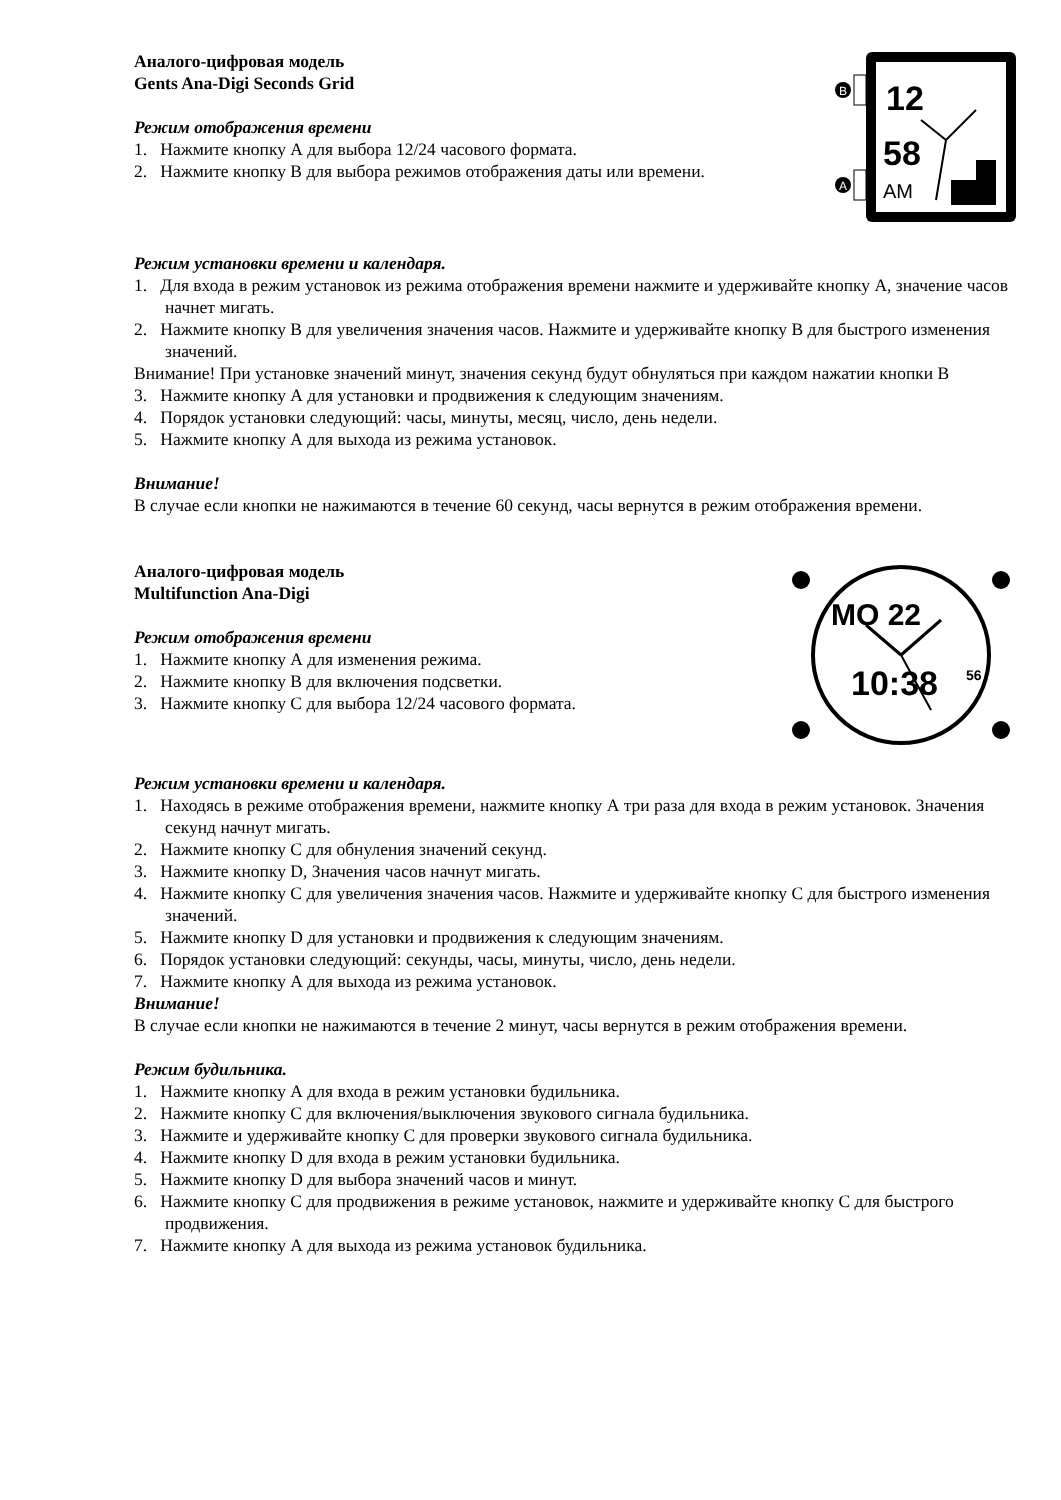Аналого-цифровая модель
Gents Ana-Digi Seconds Grid
Режим отображения времени
1. Нажмите кнопку А для выбора 12/24 часового формата.
2. Нажмите кнопку В для выбора режимов отображения даты или времени.
B
A
12
58
AM
Режим установки времени и календаря.
1. Для входа в режим установок из режима отображения времени нажмите и удерживайте кнопку А, значение часов начнет мигать.
2. Нажмите кнопку В для увеличения значения часов. Нажмите и удерживайте кнопку В для быстрого изменения значений.
Внимание! При установке значений минут, значения секунд будут обнуляться при каждом нажатии кнопки В
3. Нажмите кнопку А для установки и продвижения к следующим значениям.
4. Порядок установки следующий: часы, минуты, месяц, число, день недели.
5. Нажмите кнопку А для выхода из режима установок.
Внимание!
В случае если кнопки не нажимаются в течение 60 секунд, часы вернутся в режим отображения времени.
Аналого-цифровая модель
Multifunction Ana-Digi
Режим отображения времени
1. Нажмите кнопку А для изменения режима.
2. Нажмите кнопку В для включения подсветки.
3. Нажмите кнопку С для выбора 12/24 часового формата.
MO 22
10:38
56
Режим установки времени и календаря.
1. Находясь в режиме отображения времени, нажмите кнопку А три раза для входа в режим установок. Значения секунд начнут мигать.
2. Нажмите кнопку С для обнуления значений секунд.
3. Нажмите кнопку D, Значения часов начнут мигать.
4. Нажмите кнопку С для увеличения значения часов. Нажмите и удерживайте кнопку С для быстрого изменения значений.
5. Нажмите кнопку D для установки и продвижения к следующим значениям.
6. Порядок установки следующий: секунды, часы, минуты, число, день недели.
7. Нажмите кнопку А для выхода из режима установок.
Внимание!
В случае если кнопки не нажимаются в течение 2 минут, часы вернутся в режим отображения времени.
Режим будильника.
1. Нажмите кнопку А для входа в режим установки будильника.
2. Нажмите кнопку С для включения/выключения звукового сигнала будильника.
3. Нажмите и удерживайте кнопку С для проверки звукового сигнала будильника.
4. Нажмите кнопку D для входа в режим установки будильника.
5. Нажмите кнопку D для выбора значений часов и минут.
6. Нажмите кнопку С для продвижения в режиме установок, нажмите и удерживайте кнопку С для быстрого продвижения.
7. Нажмите кнопку А для выхода из режима установок будильника.